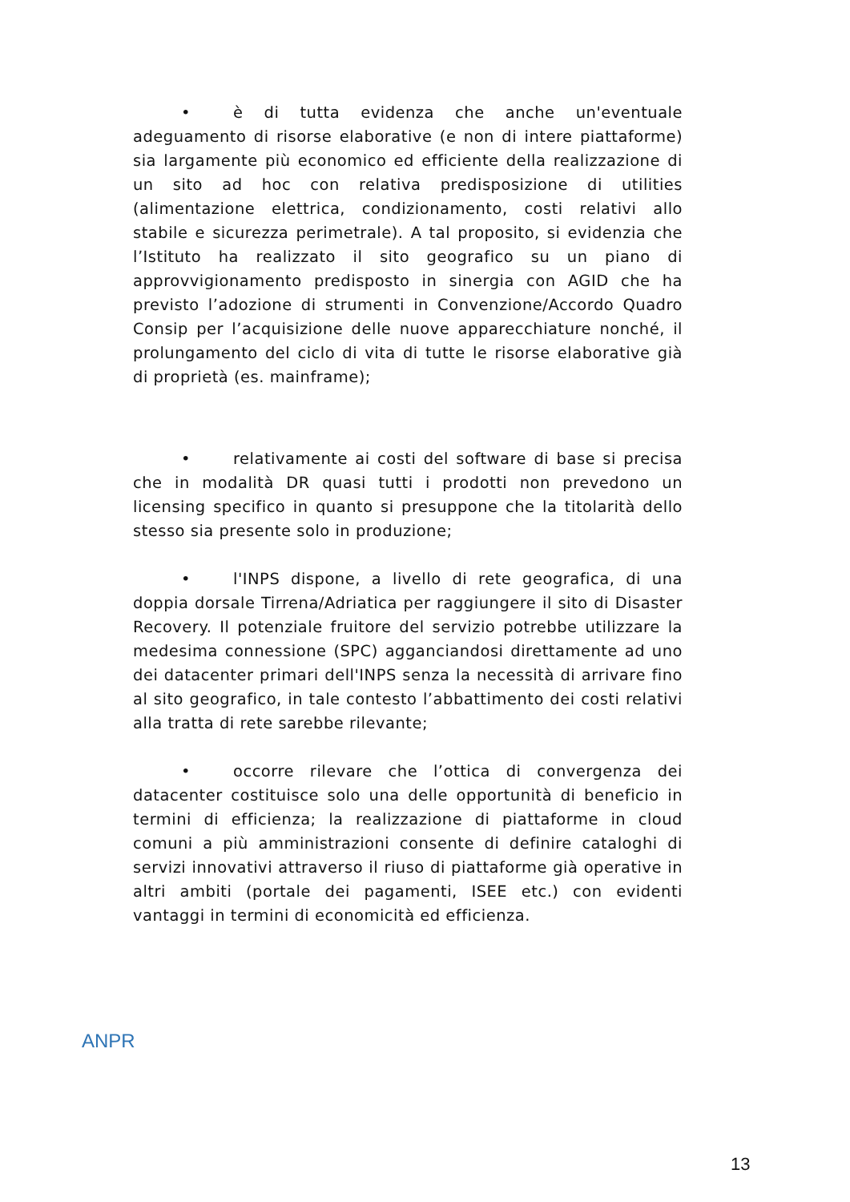• è di tutta evidenza che anche un'eventuale adeguamento di risorse elaborative (e non di intere piattaforme) sia largamente più economico ed efficiente della realizzazione di un sito ad hoc con relativa predisposizione di utilities (alimentazione elettrica, condizionamento, costi relativi allo stabile e sicurezza perimetrale). A tal proposito, si evidenzia che l’Istituto ha realizzato il sito geografico su un piano di approvvigionamento predisposto in sinergia con AGID che ha previsto l’adozione di strumenti in Convenzione/Accordo Quadro Consip per l’acquisizione delle nuove apparecchiature nonché, il prolungamento del ciclo di vita di tutte le risorse elaborative già di proprietà (es. mainframe);
• relativamente ai costi del software di base si precisa che in modalità DR quasi tutti i prodotti non prevedono un licensing specifico in quanto si presuppone che la titolarità dello stesso sia presente solo in produzione;
• l'INPS dispone, a livello di rete geografica, di una doppia dorsale Tirrena/Adriatica per raggiungere il sito di Disaster Recovery. Il potenziale fruitore del servizio potrebbe utilizzare la medesima connessione (SPC) agganciandosi direttamente ad uno dei datacenter primari dell'INPS senza la necessità di arrivare fino al sito geografico, in tale contesto l’abbattimento dei costi relativi alla tratta di rete sarebbe rilevante;
• occorre rilevare che l’ottica di convergenza dei datacenter costituisce solo una delle opportunità di beneficio in termini di efficienza; la realizzazione di piattaforme in cloud comuni a più amministrazioni consente di definire cataloghi di servizi innovativi attraverso il riuso di piattaforme già operative in altri ambiti (portale dei pagamenti, ISEE etc.) con evidenti vantaggi in termini di economicità ed efficienza.
ANPR
13